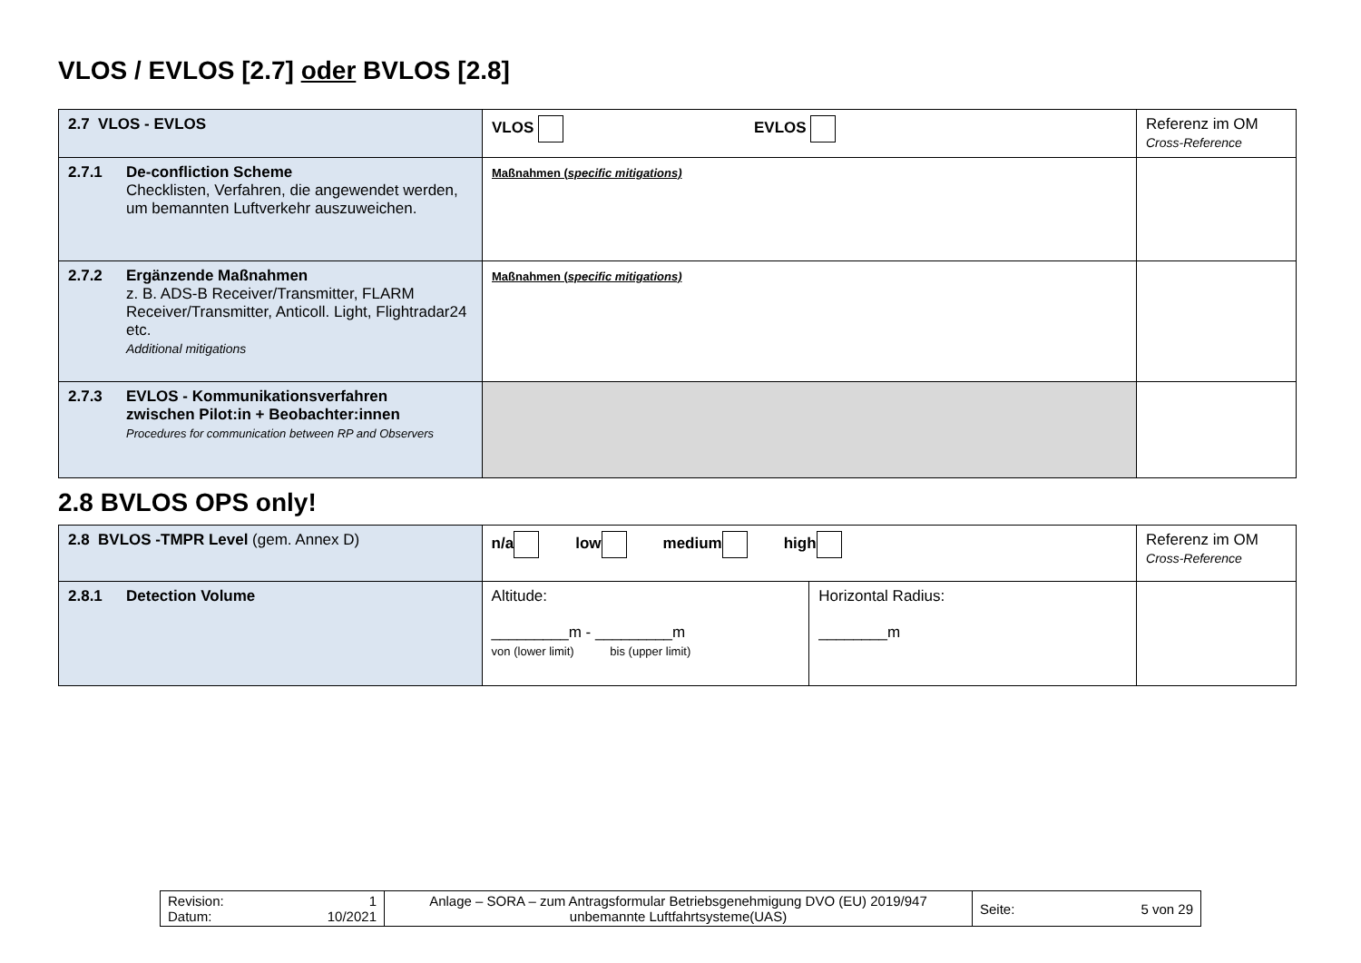VLOS / EVLOS [2.7] oder BVLOS [2.8]
| 2.7 VLOS - EVLOS | VLOS EVLOS | Referenz im OM Cross-Reference |
| 2.7.1 De-confliction Scheme Checklisten, Verfahren, die angewendet werden, um bemannten Luftverkehr auszuweichen. | Maßnahmen ( specific mitigations) | |
| 2.7.2 Ergänzende Maßnahmen z. B. ADS-B Receiver/Transmitter, FLARM Receiver/Transmitter, Anticoll. Light, Flightradar24 etc. Additional mitigations | Maßnahmen ( specific mitigations) | |
| 2.7.3 EVLOS - Kommunikationsverfahren zwischen Pilot:in + Beobachter:innen Procedures for communication between RP and Observers | | |
2.8 BVLOS OPS only!
| 2.8 BVLOS -TMPR Level (gem. Annex D) | n/a low medium high | | Referenz im OM Cross-Reference |
| 2.8.1 Detection Volume | Altitude: _________m - _________m von (lower limit) bis (upper limit) | Horizontal Radius: ________m | |
| Revision: 1 Datum: 10/2021 | Anlage – SORA – zum Antragsformular Betriebsgenehmigung DVO (EU) 2019/947 unbemannte Luftfahrtsysteme(UAS) | Seite: 5 von 29 |